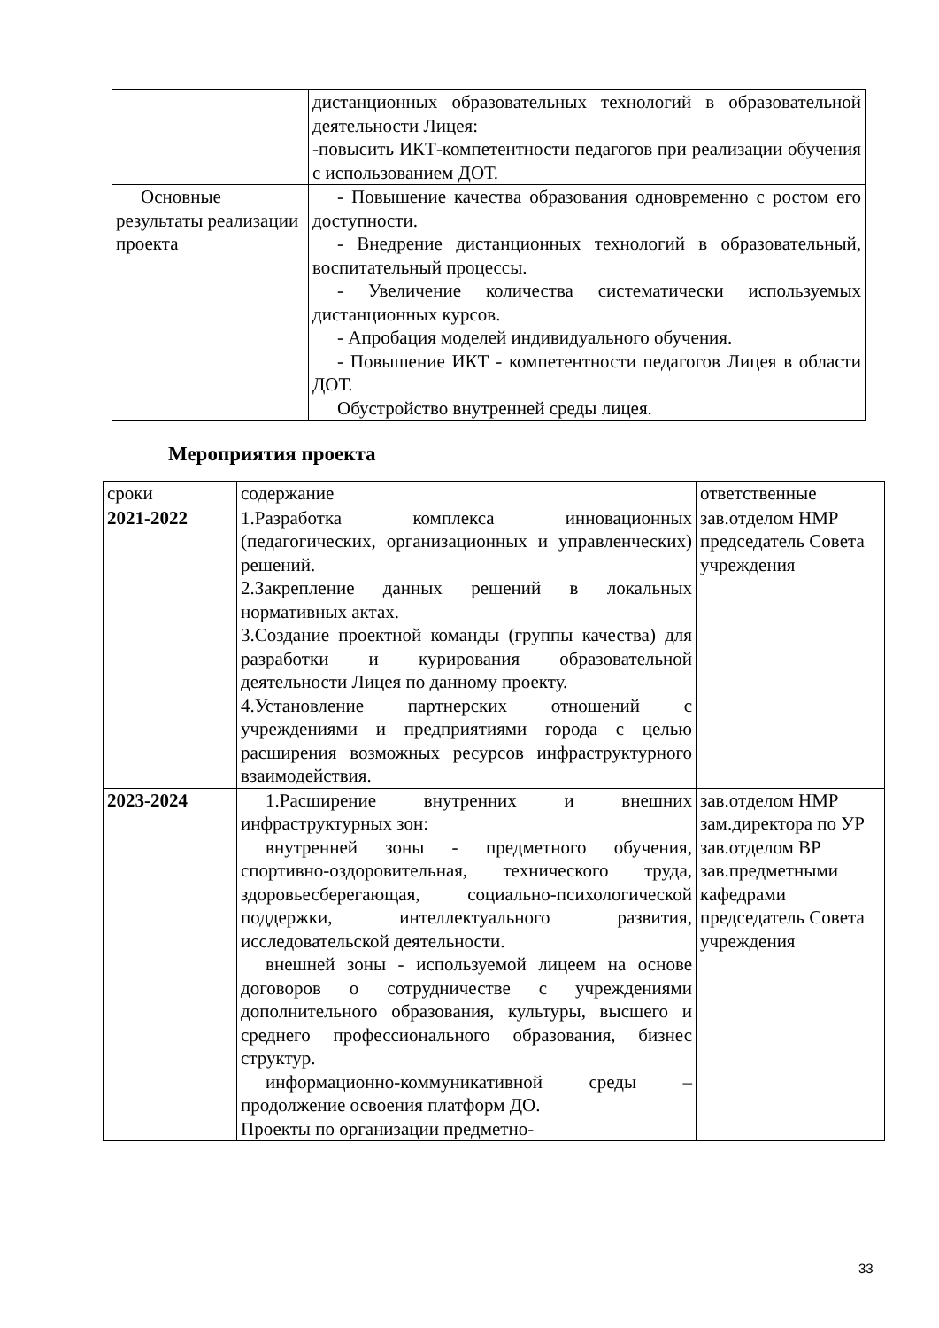| | дистанционных образовательных технологий в образовательной деятельности Лицея: -повысить ИКТ-компетентности педагогов при реализации обучения с использованием ДОТ. |
| Основные результаты реализации проекта | - Повышение качества образования одновременно с ростом его доступности. - Внедрение дистанционных технологий в образовательный, воспитательный процессы. - Увеличение количества систематически используемых дистанционных курсов. - Апробация моделей индивидуального обучения. - Повышение ИКТ - компетентности педагогов Лицея в области ДОТ. Обустройство внутренней среды лицея. |
Мероприятия проекта
| сроки | содержание | ответственные |
| 2021-2022 | 1.Разработка комплекса инновационных (педагогических, организационных и управленческих) решений. 2.Закрепление данных решений в локальных нормативных актах. 3.Создание проектной команды (группы качества) для разработки и курирования образовательной деятельности Лицея по данному проекту. 4.Установление партнерских отношений с учреждениями и предприятиями города с целью расширения возможных ресурсов инфраструктурного взаимодействия. | зав.отделом НМР председатель Совета учреждения |
| 2023-2024 | 1.Расширение внутренних и внешних инфраструктурных зон: внутренней зоны - предметного обучения, спортивно-оздоровительная, технического труда, здоровьесберегающая, социально-психологической поддержки, интеллектуального развития, исследовательской деятельности. внешней зоны - используемой лицеем на основе договоров о сотрудничестве с учреждениями дополнительного образования, культуры, высшего и среднего профессионального образования, бизнес структур. информационно-коммуникативной среды – продолжение освоения платформ ДО. Проекты по организации предметно- | зав.отделом НМР зам.директора по УР зав.отделом ВР зав.предметными кафедрами председатель Совета учреждения |
33